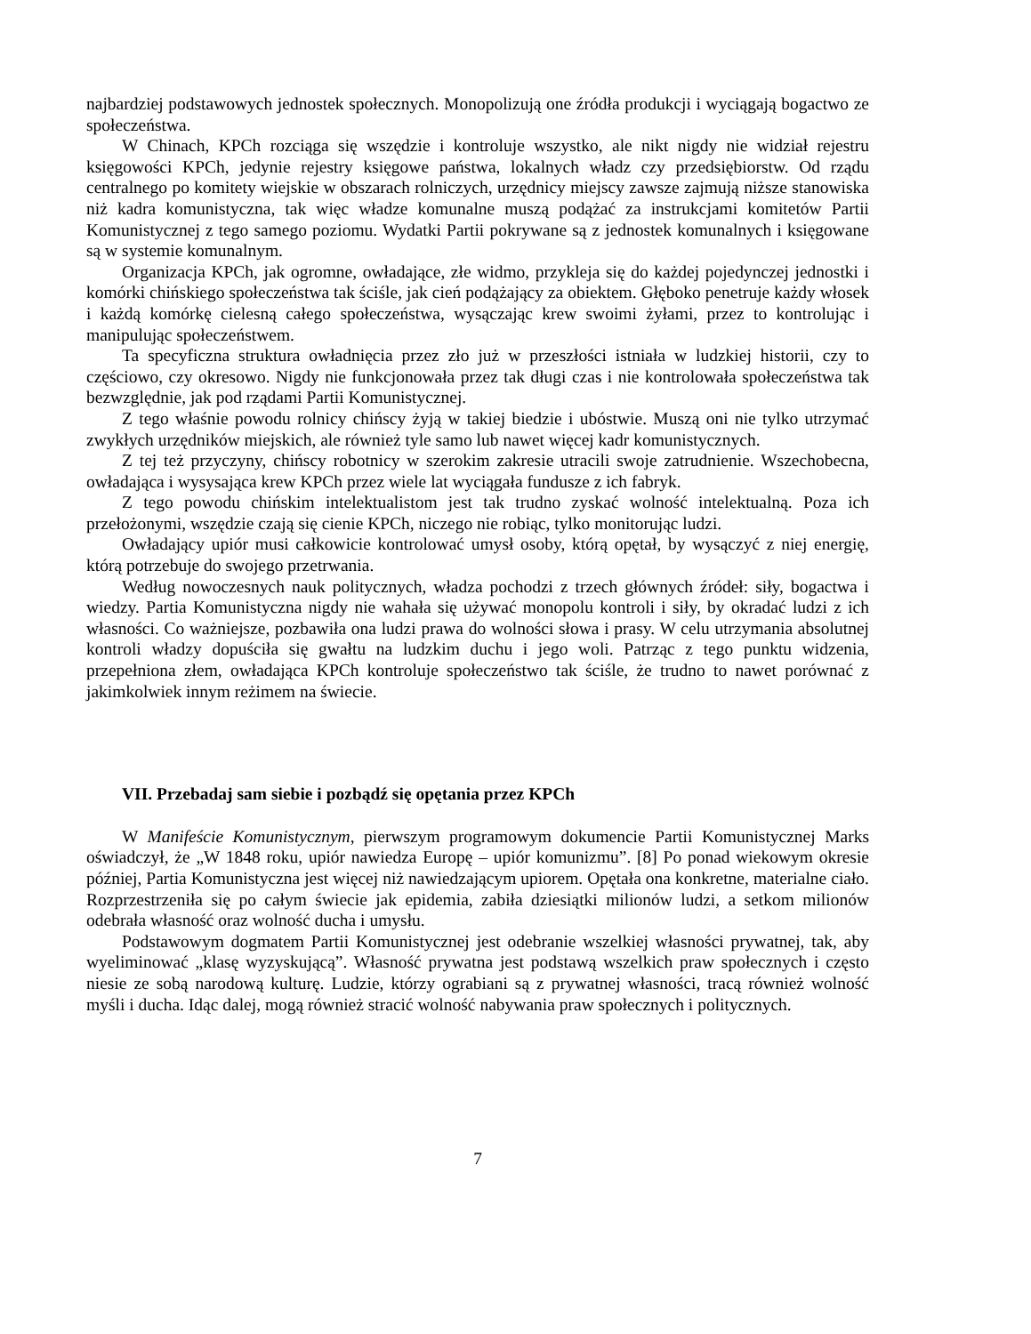najbardziej podstawowych jednostek społecznych. Monopolizują one źródła produkcji i wyciągają bogactwo ze społeczeństwa.
W Chinach, KPCh rozciąga się wszędzie i kontroluje wszystko, ale nikt nigdy nie widział rejestru księgowości KPCh, jedynie rejestry księgowe państwa, lokalnych władz czy przedsiębiorstw. Od rządu centralnego po komitety wiejskie w obszarach rolniczych, urzędnicy miejscy zawsze zajmują niższe stanowiska niż kadra komunistyczna, tak więc władze komunalne muszą podążać za instrukcjami komitetów Partii Komunistycznej z tego samego poziomu. Wydatki Partii pokrywane są z jednostek komunalnych i księgowane są w systemie komunalnym.
Organizacja KPCh, jak ogromne, owładające, złe widmo, przykleja się do każdej pojedynczej jednostki i komórki chińskiego społeczeństwa tak ściśle, jak cień podążający za obiektem. Głęboko penetruje każdy włosek i każdą komórkę cielesną całego społeczeństwa, wysączając krew swoimi żyłami, przez to kontrolując i manipulując społeczeństwem.
Ta specyficzna struktura owładnięcia przez zło już w przeszłości istniała w ludzkiej historii, czy to częściowo, czy okresowo. Nigdy nie funkcjonowała przez tak długi czas i nie kontrolowała społeczeństwa tak bezwzględnie, jak pod rządami Partii Komunistycznej.
Z tego właśnie powodu rolnicy chińscy żyją w takiej biedzie i ubóstwie. Muszą oni nie tylko utrzymać zwykłych urzędników miejskich, ale również tyle samo lub nawet więcej kadr komunistycznych.
Z tej też przyczyny, chińscy robotnicy w szerokim zakresie utracili swoje zatrudnienie. Wszechobecna, owładająca i wysysająca krew KPCh przez wiele lat wyciągała fundusze z ich fabryk.
Z tego powodu chińskim intelektualistom jest tak trudno zyskać wolność intelektualną. Poza ich przełożonymi, wszędzie czają się cienie KPCh, niczego nie robiąc, tylko monitorując ludzi.
Owładający upiór musi całkowicie kontrolować umysł osoby, którą opętał, by wysączyć z niej energię, którą potrzebuje do swojego przetrwania.
Według nowoczesnych nauk politycznych, władza pochodzi z trzech głównych źródeł: siły, bogactwa i wiedzy. Partia Komunistyczna nigdy nie wahała się używać monopolu kontroli i siły, by okradać ludzi z ich własności. Co ważniejsze, pozbawiła ona ludzi prawa do wolności słowa i prasy. W celu utrzymania absolutnej kontroli władzy dopuściła się gwałtu na ludzkim duchu i jego woli. Patrząc z tego punktu widzenia, przepełniona złem, owładająca KPCh kontroluje społeczeństwo tak ściśle, że trudno to nawet porównać z jakimkolwiek innym reżimem na świecie.
VII. Przebadaj sam siebie i pozbądź się opętania przez KPCh
W Manifeście Komunistycznym, pierwszym programowym dokumencie Partii Komunistycznej Marks oświadczył, że „W 1848 roku, upiór nawiedza Europę – upiór komunizmu”. [8] Po ponad wiekowym okresie później, Partia Komunistyczna jest więcej niż nawiedzającym upiorem. Opętała ona konkretne, materialne ciało. Rozprzestrzeniła się po całym świecie jak epidemia, zabiła dziesiątki milionów ludzi, a setkom milionów odebrała własność oraz wolność ducha i umysłu.
Podstawowym dogmatem Partii Komunistycznej jest odebranie wszelkiej własności prywatnej, tak, aby wyeliminować „klasę wyzyskującą”. Własność prywatna jest podstawą wszelkich praw społecznych i często niesie ze sobą narodową kulturę. Ludzie, którzy ograbiani są z prywatnej własności, tracą również wolność myśli i ducha. Idąc dalej, mogą również stracić wolność nabywania praw społecznych i politycznych.
7